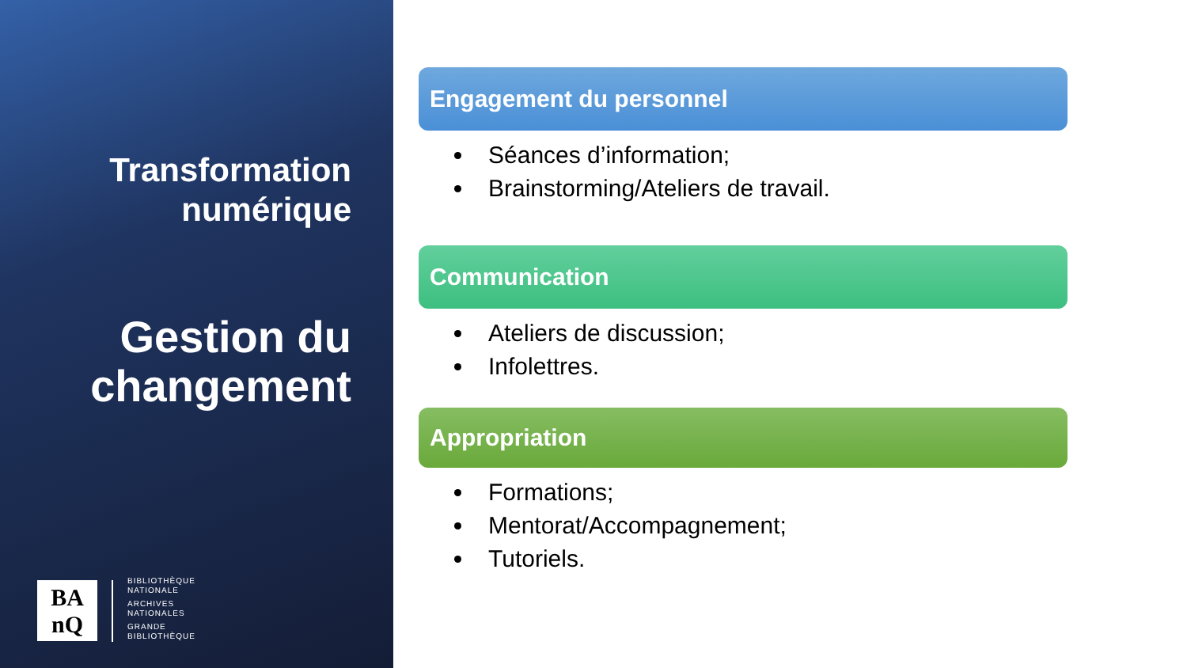Transformation
numérique
Gestion du
changement
BA
nQ
BIBLIOTHÈQUE
NATIONALE
ARCHIVES
NATIONALES
GRANDE
BIBLIOTHÈQUE
Engagement du personnel
Séances d’information;
Brainstorming/Ateliers de travail.
Communication
Ateliers de discussion;
Infolettres.
Appropriation
Formations;
Mentorat/Accompagnement;
Tutoriels.